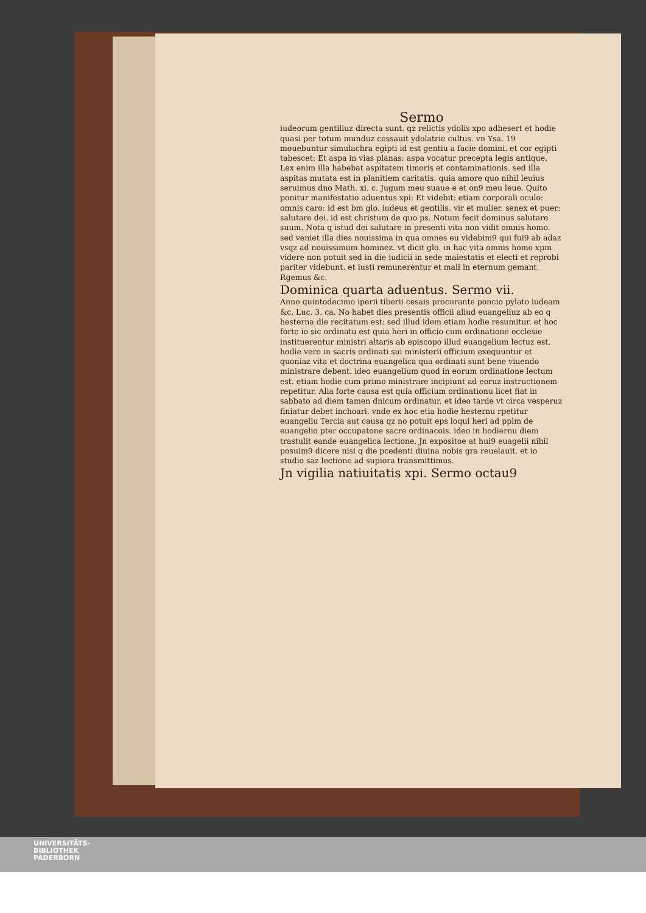Sermo
iudeorum gentiliuz directa sunt. qz relictis ydolis xpo adhesert et hodie quasi per totum munduz cessauit ydolatrie cultus. vn Ysa. 19 mouebuntur simulachra egipti id est gentiu a facie domini. et cor egipti tabescet: Et aspa in vias planas: aspa vocatur precepta legis antique. Lex enim illa habebat aspitatem timoris et contaminationis. sed illa aspitas mutata est in planitiem caritatis. quia amore quo nihil leuius seruimus dno Math. xi. c. Jugum meu suaue e et on9 meu leue. Quito ponitur manifestatio aduentus xpi: Et videbit: etiam corporali oculo: omnis caro: id est bm glo. iudeus et gentilis. vir et mulier. senex et puer: salutare dei. id est christum de quo ps. Notum fecit dominus salutare suum. Nota q istud dei salutare in presenti vita non vidit omnis homo. sed veniet illa dies nouissima in qua omnes eu videbim9 qui fui9 ab adaz vsqz ad nouissimum hominez. vt dicit glo. in hac vita omnis homo xpm videre non potuit sed in die iudicii in sede maiestatis et electi et reprobi pariter videbunt. et iusti remunerentur et mali in eternum gemant. Rgemus &c.
Dominica quarta aduentus. Sermo vii.
Anno quintodecimo iperii tiberii cesais procurante poncio pylato iudeam &c. Luc. 3. ca. No habet dies presentis officii aliud euangeliuz ab eo q hesterna die recitatum est: sed illud idem etiam hodie resumitur. et hoc forte io sic ordinatu est quia heri in officio cum ordinatione ecclesie instituerentur ministri altaris ab episcopo illud euangelium lectuz est. hodie vero in sacris ordinati sui ministerii officium exequuntur et quoniaz vita et doctrina euangelica qua ordinati sunt bene viuendo ministrare debent. ideo euangelium quod in eorum ordinatione lectum est. etiam hodie cum primo ministrare incipiunt ad eoruz instructionem repetitur. Alia forte causa est quia officium ordinationu licet fiat in sabbato ad diem tamen dnicum ordinatur. et ideo tarde vt circa vesperuz finiatur debet inchoari. vnde ex hoc etia hodie hesternu rpetitur euangeliu Tercia aut causa qz no potuit eps loqui heri ad pplm de euangelio pter occupatone sacre ordinacois. ideo in hodiernu diem trastulit eande euangelica lectione. Jn expositoe at hui9 euagelii nihil posuim9 dicere nisi q die pcedenti diuina nobis gra reuelauit. et io studio saz lectione ad supiora transmittimus.
Jn vigilia natiuitatis xpi. Sermo octau9
UNIVERSITÄTS-
BIBLIOTHEK
PADERBORN